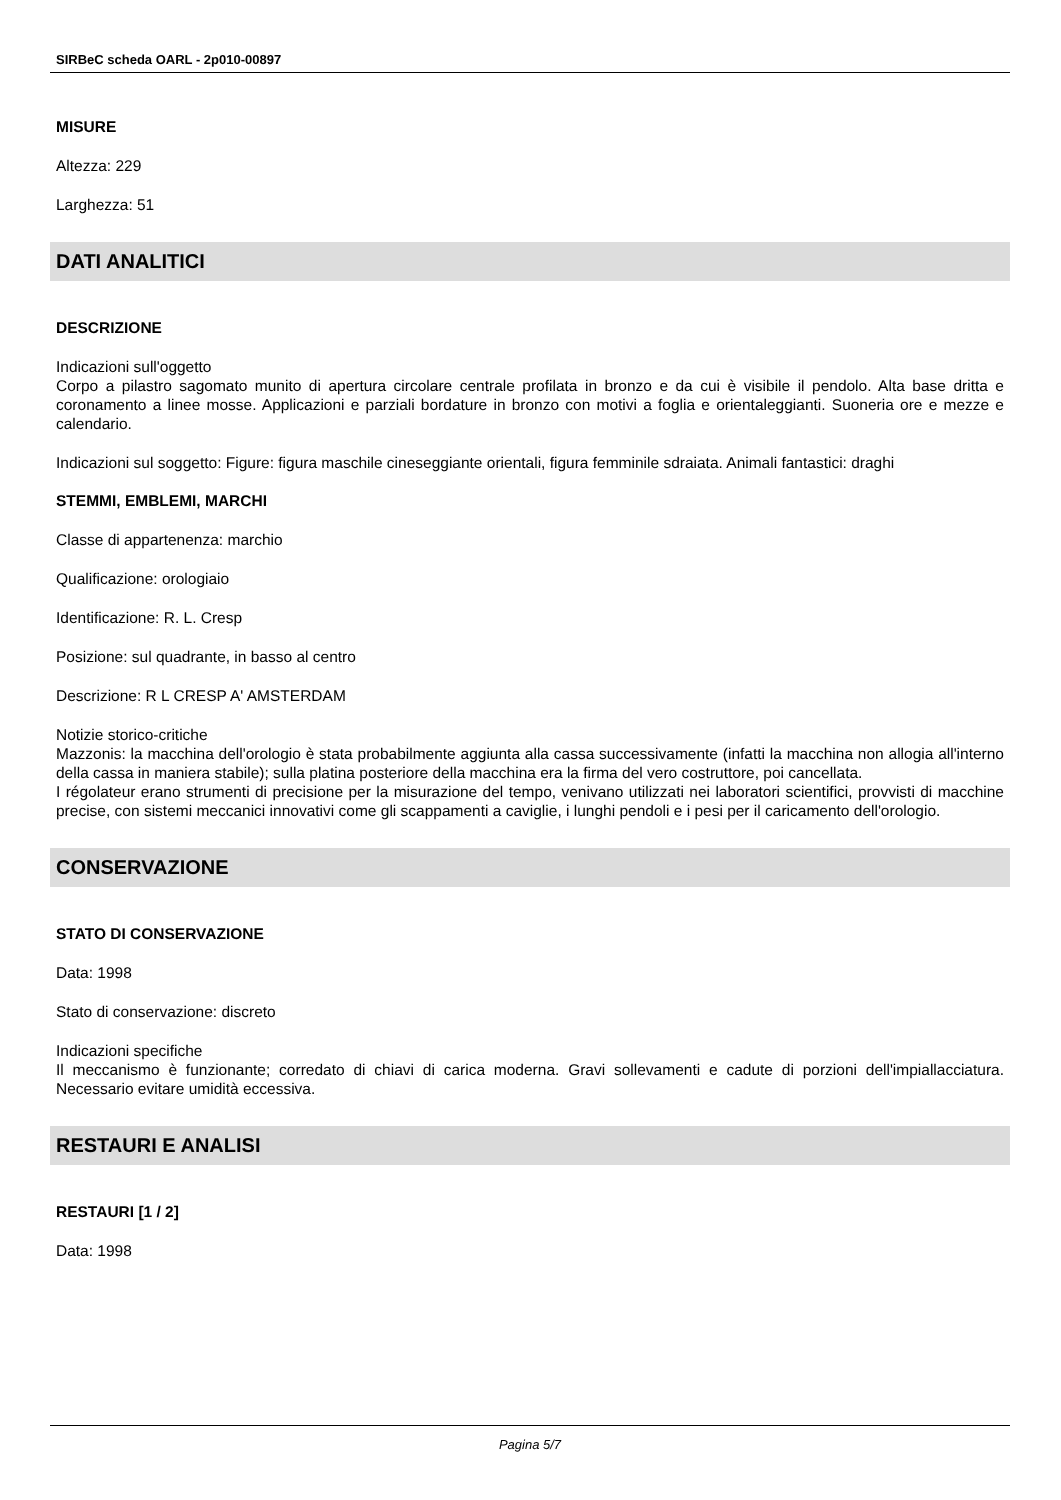SIRBeC scheda OARL - 2p010-00897
MISURE
Altezza: 229
Larghezza: 51
DATI ANALITICI
DESCRIZIONE
Indicazioni sull'oggetto
Corpo a pilastro sagomato munito di apertura circolare centrale profilata in bronzo e da cui è visibile il pendolo. Alta base dritta e coronamento a linee mosse. Applicazioni e parziali bordature in bronzo con motivi a foglia e orientaleggianti. Suoneria ore e mezze e calendario.
Indicazioni sul soggetto: Figure: figura maschile cineseggiante orientali, figura femminile sdraiata. Animali fantastici: draghi
STEMMI, EMBLEMI, MARCHI
Classe di appartenenza: marchio
Qualificazione: orologiaio
Identificazione: R. L. Cresp
Posizione: sul quadrante, in basso al centro
Descrizione: R L CRESP A' AMSTERDAM
Notizie storico-critiche
Mazzonis: la macchina dell'orologio è stata probabilmente aggiunta alla cassa successivamente (infatti la macchina non allogia all'interno della cassa in maniera stabile); sulla platina posteriore della macchina era la firma del vero costruttore, poi cancellata.
I régolateur erano strumenti di precisione per la misurazione del tempo, venivano utilizzati nei laboratori scientifici, provvisti di macchine precise, con sistemi meccanici innovativi come gli scappamenti a caviglie, i lunghi pendoli e i pesi per il caricamento dell'orologio.
CONSERVAZIONE
STATO DI CONSERVAZIONE
Data: 1998
Stato di conservazione: discreto
Indicazioni specifiche
Il meccanismo è funzionante; corredato di chiavi di carica moderna. Gravi sollevamenti e cadute di porzioni dell'impiallacciatura. Necessario evitare umidità eccessiva.
RESTAURI E ANALISI
RESTAURI [1 / 2]
Data: 1998
Pagina 5/7